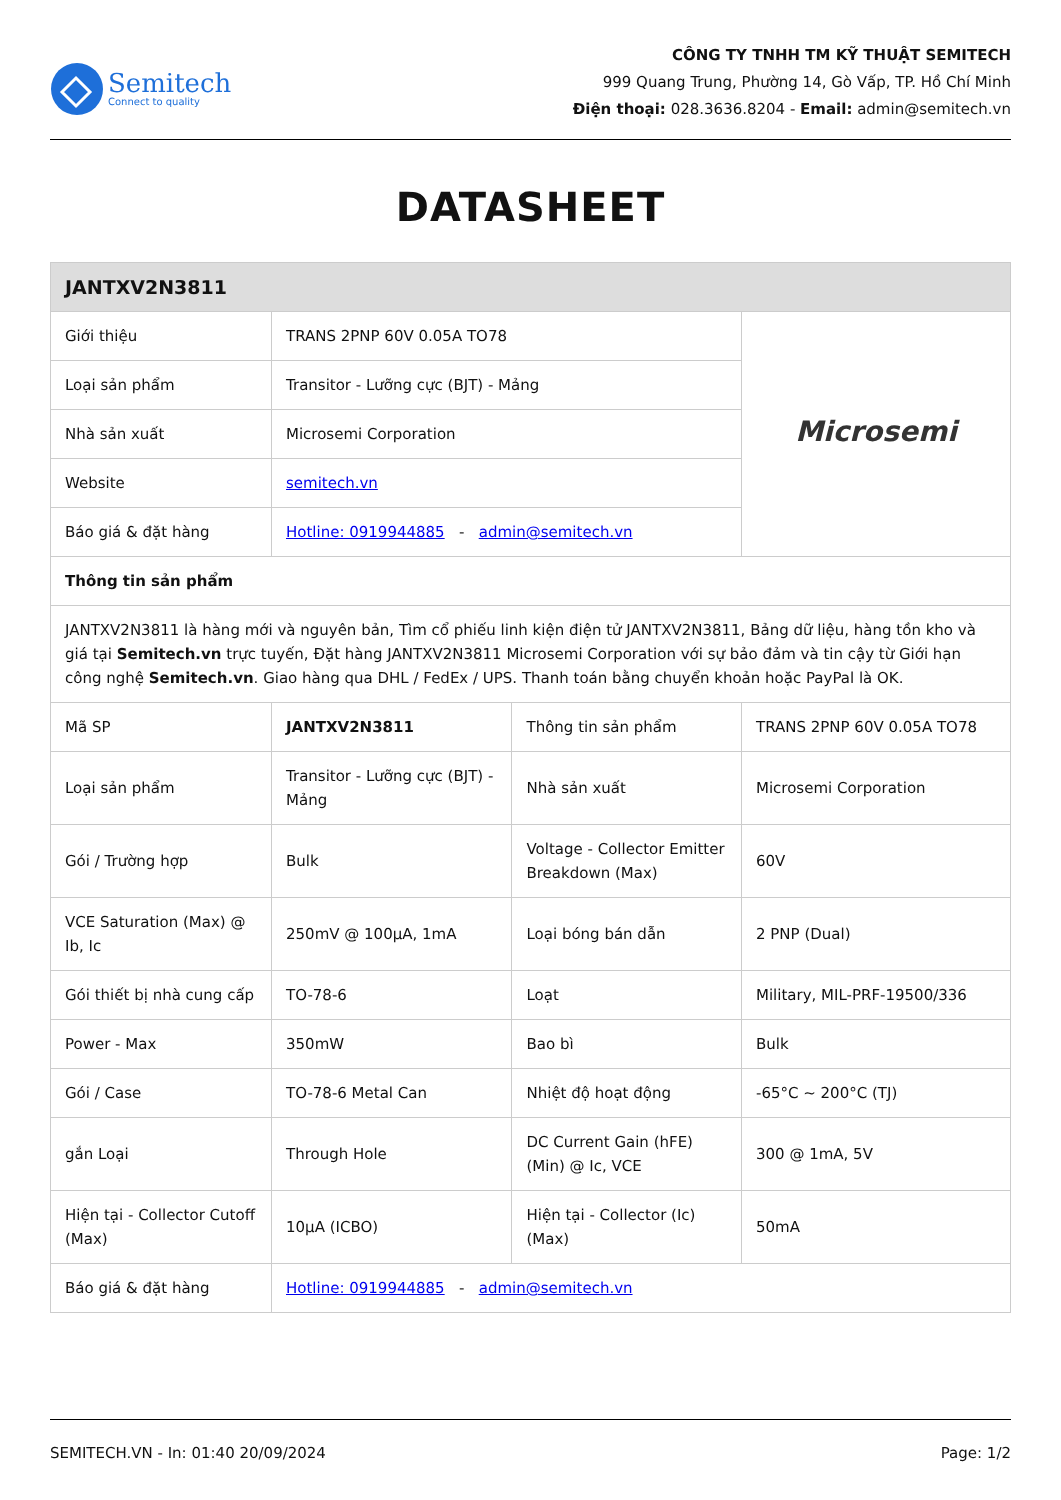Semitech
Connect to quality
CÔNG TY TNHH TM KỸ THUẬT SEMITECH
999 Quang Trung, Phường 14, Gò Vấp, TP. Hồ Chí Minh
Điện thoại: 028.3636.8204 - Email: admin@semitech.vn
DATASHEET
| JANTXV2N3811 | | | |
| --- | --- | --- | --- |
| Giới thiệu | TRANS 2PNP 60V 0.05A TO78 | | Microsemi |
| Loại sản phẩm | Transitor - Lưỡng cực (BJT) - Mảng | | |
| Nhà sản xuất | Microsemi Corporation | | |
| Website | semitech.vn | | |
| Báo giá & đặt hàng | Hotline: 0919944885 - admin@semitech.vn | | |
| Thông tin sản phẩm | | | |
| JANTXV2N3811 là hàng mới và nguyên bản, Tìm cổ phiếu linh kiện điện tử JANTXV2N3811, Bảng dữ liệu, hàng tồn kho và giá tại Semitech.vn trực tuyến, Đặt hàng JANTXV2N3811 Microsemi Corporation với sự bảo đảm và tin cậy từ Giới hạn công nghệ Semitech.vn . Giao hàng qua DHL / FedEx / UPS. Thanh toán bằng chuyển khoản hoặc PayPal là OK. | | | |
| Mã SP | JANTXV2N3811 | Thông tin sản phẩm | TRANS 2PNP 60V 0.05A TO78 |
| Loại sản phẩm | Transitor - Lưỡng cực (BJT) - Mảng | Nhà sản xuất | Microsemi Corporation |
| Gói / Trường hợp | Bulk | Voltage - Collector Emitter Breakdown (Max) | 60V |
| VCE Saturation (Max) @ Ib, Ic | 250mV @ 100µA, 1mA | Loại bóng bán dẫn | 2 PNP (Dual) |
| Gói thiết bị nhà cung cấp | TO-78-6 | Loạt | Military, MIL-PRF-19500/336 |
| Power - Max | 350mW | Bao bì | Bulk |
| Gói / Case | TO-78-6 Metal Can | Nhiệt độ hoạt động | -65°C ~ 200°C (TJ) |
| gắn Loại | Through Hole | DC Current Gain (hFE) (Min) @ Ic, VCE | 300 @ 1mA, 5V |
| Hiện tại - Collector Cutoff (Max) | 10µA (ICBO) | Hiện tại - Collector (Ic) (Max) | 50mA |
| Báo giá & đặt hàng | Hotline: 0919944885 - admin@semitech.vn | | |
SEMITECH.VN - In: 01:40 20/09/2024 Page: 1/2